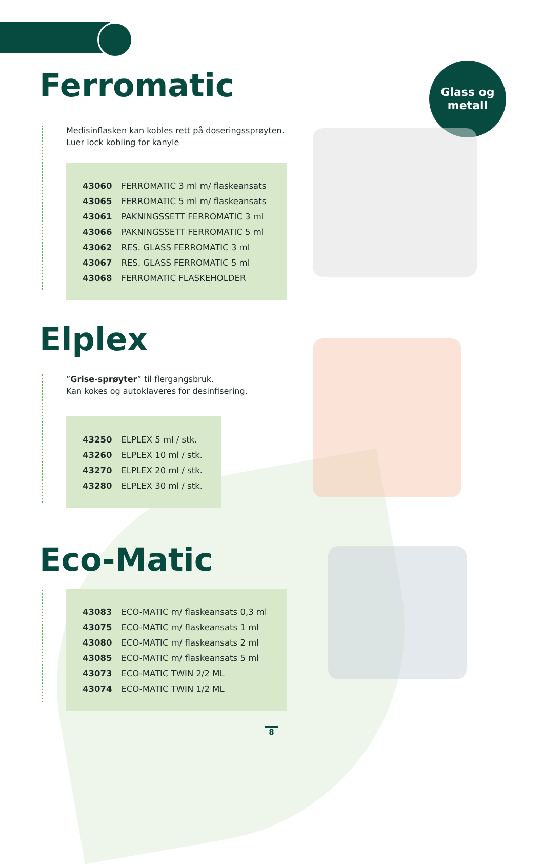Glass og
metall
Ferromatic
Medisinflasken kan kobles rett på doseringssprøyten.
Luer lock kobling for kanyle
| 43060 | FERROMATIC 3 ml m/ flaskeansats |
| 43065 | FERROMATIC 5 ml m/ flaskeansats |
| 43061 | PAKNINGSSETT FERROMATIC 3 ml |
| 43066 | PAKNINGSSETT FERROMATIC 5 ml |
| 43062 | RES. GLASS FERROMATIC 3 ml |
| 43067 | RES. GLASS FERROMATIC 5 ml |
| 43068 | FERROMATIC FLASKEHOLDER |
Elplex
”Grise-sprøyter” til flergangsbruk.
Kan kokes og autoklaveres for desinfisering.
| 43250 | ELPLEX 5 ml / stk. |
| 43260 | ELPLEX 10 ml / stk. |
| 43270 | ELPLEX 20 ml / stk. |
| 43280 | ELPLEX 30 ml / stk. |
Eco-Matic
| 43083 | ECO-MATIC m/ flaskeansats 0,3 ml |
| 43075 | ECO-MATIC m/ flaskeansats 1 ml |
| 43080 | ECO-MATIC m/ flaskeansats 2 ml |
| 43085 | ECO-MATIC m/ flaskeansats 5 ml |
| 43073 | ECO-MATIC TWIN 2/2 ML |
| 43074 | ECO-MATIC TWIN 1/2 ML |
8